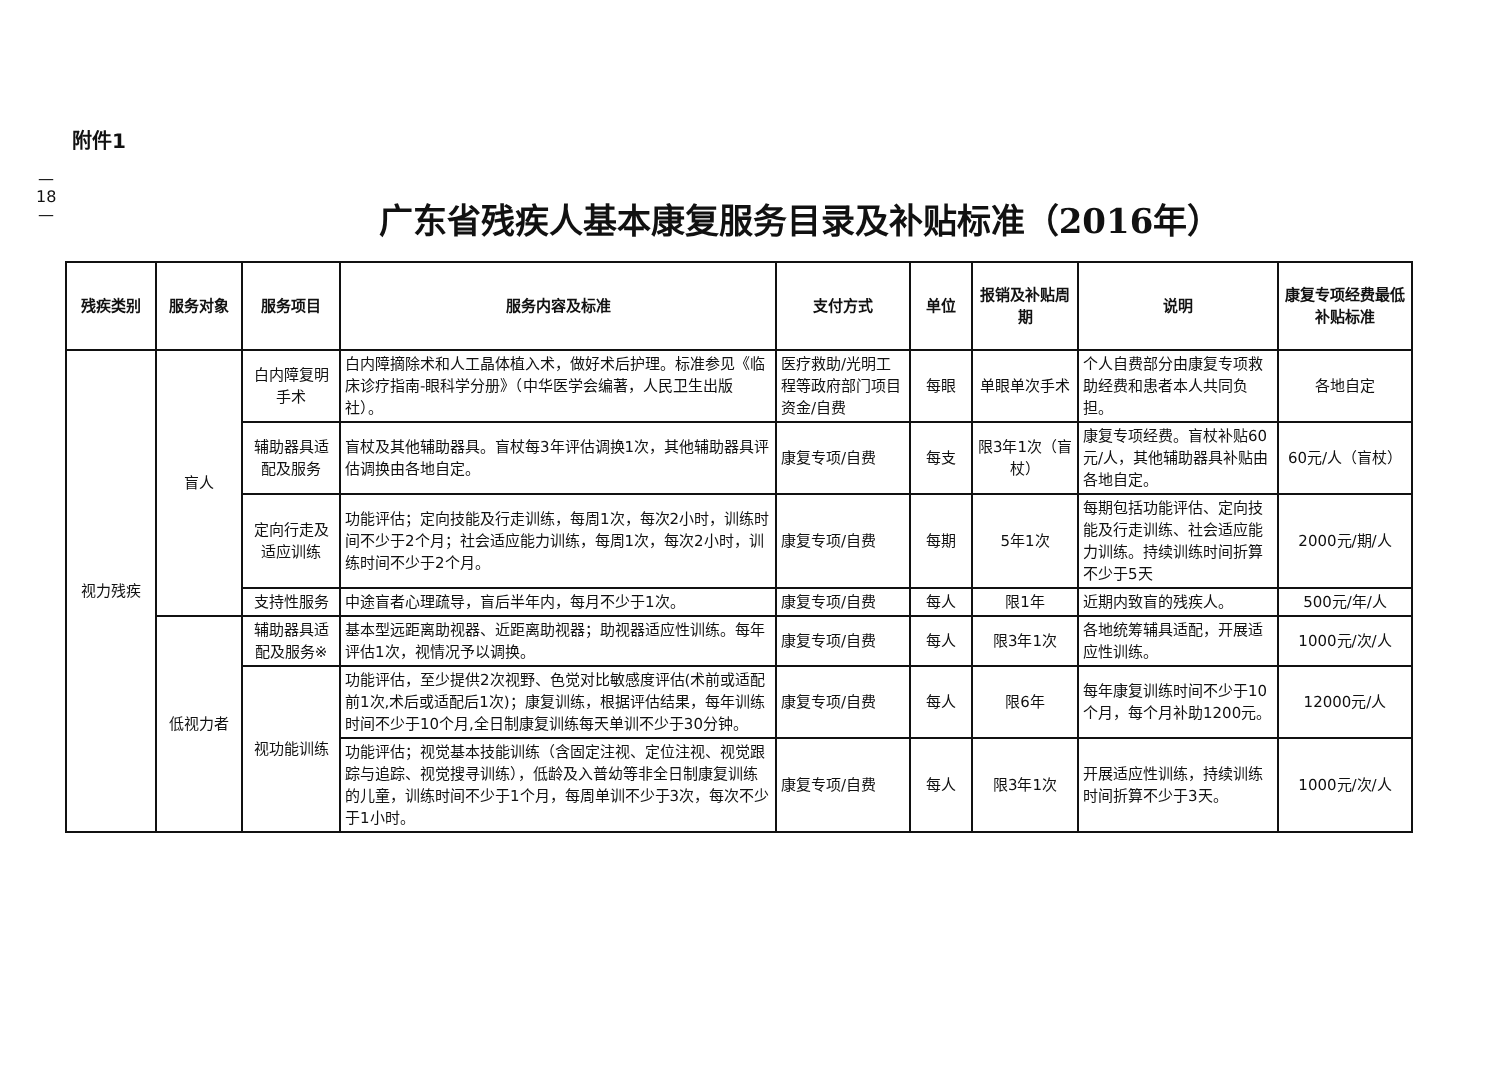—
18
—
附件1
广东省残疾人基本康复服务目录及补贴标准（2016年）
| 残疾类别 | 服务对象 | 服务项目 | 服务内容及标准 | 支付方式 | 单位 | 报销及补贴周期 | 说明 | 康复专项经费最低补贴标准 |
| --- | --- | --- | --- | --- | --- | --- | --- | --- |
| 视力残疾 | 盲人 | 白内障复明手术 | 白内障摘除术和人工晶体植入术，做好术后护理。标准参见《临床诊疗指南-眼科学分册》（中华医学会编著，人民卫生出版社）。 | 医疗救助/光明工程等政府部门项目资金/自费 | 每眼 | 单眼单次手术 | 个人自费部分由康复专项救助经费和患者本人共同负担。 | 各地自定 |
| | | 辅助器具适配及服务 | 盲杖及其他辅助器具。盲杖每3年评估调换1次，其他辅助器具评估调换由各地自定。 | 康复专项/自费 | 每支 | 限3年1次（盲杖） | 康复专项经费。盲杖补贴60元/人，其他辅助器具补贴由各地自定。 | 60元/人（盲杖） |
| | | 定向行走及适应训练 | 功能评估；定向技能及行走训练，每周1次，每次2小时，训练时间不少于2个月；社会适应能力训练，每周1次，每次2小时，训练时间不少于2个月。 | 康复专项/自费 | 每期 | 5年1次 | 每期包括功能评估、定向技能及行走训练、社会适应能力训练。持续训练时间折算不少于5天 | 2000元/期/人 |
| | | 支持性服务 | 中途盲者心理疏导，盲后半年内，每月不少于1次。 | 康复专项/自费 | 每人 | 限1年 | 近期内致盲的残疾人。 | 500元/年/人 |
| | 低视力者 | 辅助器具适配及服务※ | 基本型远距离助视器、近距离助视器；助视器适应性训练。每年评估1次，视情况予以调换。 | 康复专项/自费 | 每人 | 限3年1次 | 各地统筹辅具适配，开展适应性训练。 | 1000元/次/人 |
| | | 视功能训练 | 功能评估，至少提供2次视野、色觉对比敏感度评估(术前或适配前1次,术后或适配后1次)；康复训练，根据评估结果，每年训练时间不少于10个月,全日制康复训练每天单训不少于30分钟。 | 康复专项/自费 | 每人 | 限6年 | 每年康复训练时间不少于10个月，每个月补助1200元。 | 12000元/人 |
| | | | 功能评估；视觉基本技能训练（含固定注视、定位注视、视觉跟踪与追踪、视觉搜寻训练），低龄及入普幼等非全日制康复训练的儿童，训练时间不少于1个月，每周单训不少于3次，每次不少于1小时。 | 康复专项/自费 | 每人 | 限3年1次 | 开展适应性训练，持续训练时间折算不少于3天。 | 1000元/次/人 |